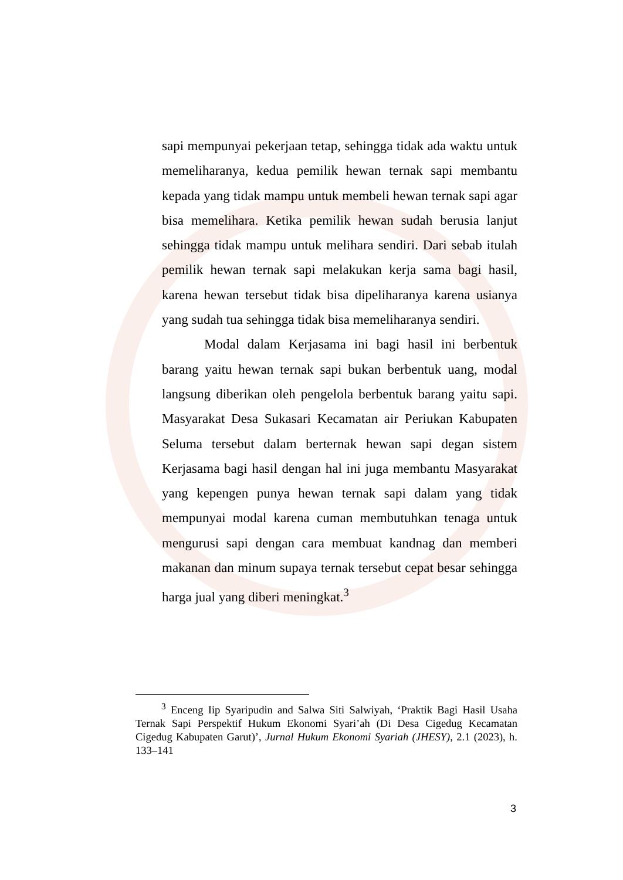sapi mempunyai pekerjaan tetap, sehingga tidak ada waktu untuk memeliharanya, kedua pemilik hewan ternak sapi membantu kepada yang tidak mampu untuk membeli hewan ternak sapi agar bisa memelihara. Ketika pemilik hewan sudah berusia lanjut sehingga tidak mampu untuk melihara sendiri. Dari sebab itulah pemilik hewan ternak sapi melakukan kerja sama bagi hasil, karena hewan tersebut tidak bisa dipeliharanya karena usianya yang sudah tua sehingga tidak bisa memeliharanya sendiri.
Modal dalam Kerjasama ini bagi hasil ini berbentuk barang yaitu hewan ternak sapi bukan berbentuk uang, modal langsung diberikan oleh pengelola berbentuk barang yaitu sapi. Masyarakat Desa Sukasari Kecamatan air Periukan Kabupaten Seluma tersebut dalam berternak hewan sapi degan sistem Kerjasama bagi hasil dengan hal ini juga membantu Masyarakat yang kepengen punya hewan ternak sapi dalam yang tidak mempunyai modal karena cuman membutuhkan tenaga untuk mengurusi sapi dengan cara membuat kandnag dan memberi makanan dan minum supaya ternak tersebut cepat besar sehingga harga jual yang diberi meningkat.<sup>3</sup>
<sup>3</sup> Enceng Iip Syaripudin and Salwa Siti Salwiyah, ‘Praktik Bagi Hasil Usaha Ternak Sapi Perspektif Hukum Ekonomi Syari’ah (Di Desa Cigedug Kecamatan Cigedug Kabupaten Garut)’, Jurnal Hukum Ekonomi Syariah (JHESY), 2.1 (2023), h. 133–141
3